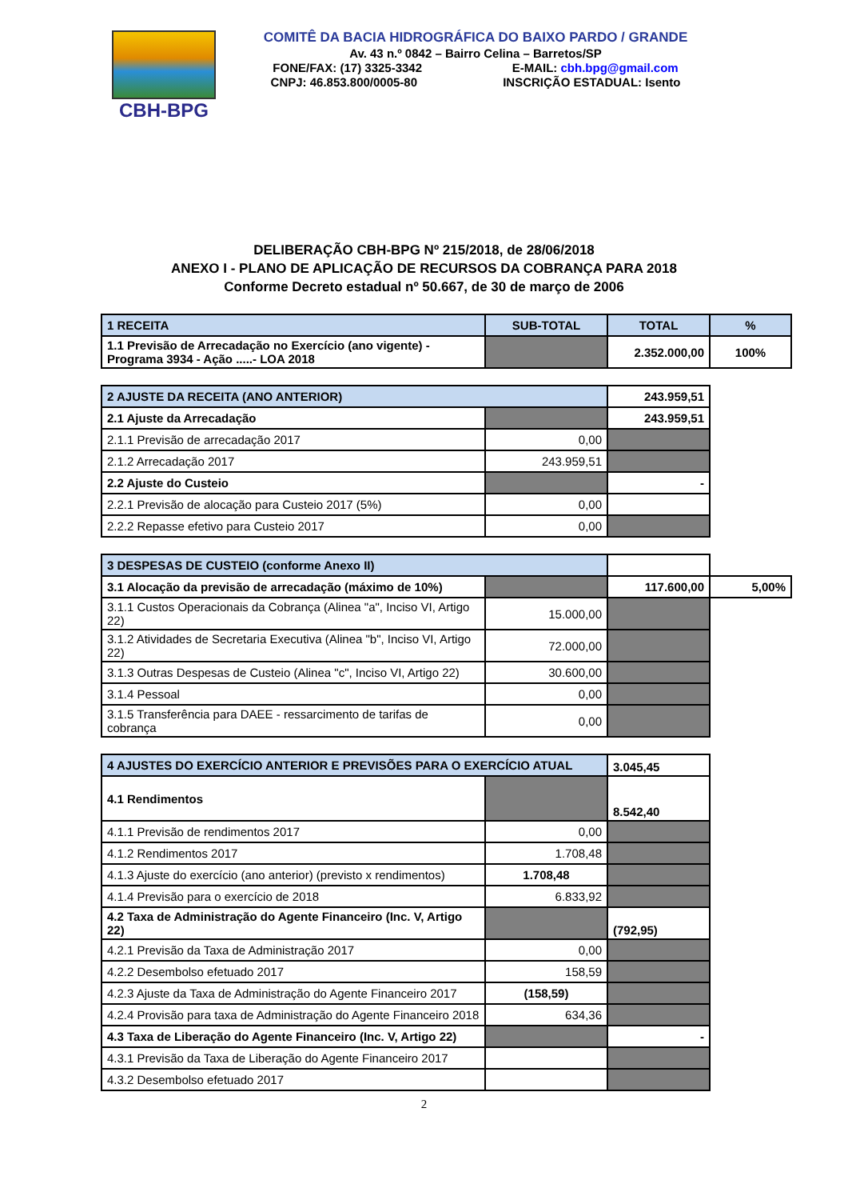CBH-BPG
COMITÊ DA BACIA HIDROGRÁFICA DO BAIXO PARDO / GRANDE
Av. 43 n.º 0842 – Bairro Celina – Barretos/SP
FONE/FAX: (17) 3325-3342 E-MAIL: cbh.bpg@gmail.com
CNPJ: 46.853.800/0005-80 INSCRIÇÃO ESTADUAL: Isento
DELIBERAÇÃO CBH-BPG Nº 215/2018, de 28/06/2018
ANEXO I - PLANO DE APLICAÇÃO DE RECURSOS DA COBRANÇA PARA 2018
Conforme Decreto estadual nº 50.667, de 30 de março de 2006
| 1 RECEITA | SUB-TOTAL | TOTAL | % |
| 1.1 Previsão de Arrecadação no Exercício (ano vigente) - Programa 3934 - Ação .....- LOA 2018 | | 2.352.000,00 | 100% |
| 2 AJUSTE DA RECEITA (ANO ANTERIOR) | | 243.959,51 |
| 2.1 Ajuste da Arrecadação | | 243.959,51 |
| 2.1.1 Previsão de arrecadação 2017 | 0,00 | |
| 2.1.2 Arrecadação 2017 | 243.959,51 | |
| 2.2 Ajuste do Custeio | | - |
| 2.2.1 Previsão de alocação para Custeio 2017 (5%) | 0,00 | |
| 2.2.2 Repasse efetivo para Custeio 2017 | 0,00 | |
| 3 DESPESAS DE CUSTEIO (conforme Anexo II) | | | |
| 3.1 Alocação da previsão de arrecadação (máximo de 10%) | | 117.600,00 | 5,00% |
| 3.1.1 Custos Operacionais da Cobrança (Alinea "a", Inciso VI, Artigo 22) | 15.000,00 | | |
| 3.1.2 Atividades de Secretaria Executiva (Alinea "b", Inciso VI, Artigo 22) | 72.000,00 | | |
| 3.1.3 Outras Despesas de Custeio (Alinea "c", Inciso VI, Artigo 22) | 30.600,00 | | |
| 3.1.4 Pessoal | 0,00 | | |
| 3.1.5 Transferência para DAEE - ressarcimento de tarifas de cobrança | 0,00 | | |
| 4 AJUSTES DO EXERCÍCIO ANTERIOR E PREVISÕES PARA O EXERCÍCIO ATUAL | | 3.045,45 |
| 4.1 Rendimentos | | 8.542,40 |
| 4.1.1 Previsão de rendimentos 2017 | 0,00 | |
| 4.1.2 Rendimentos 2017 | 1.708,48 | |
| 4.1.3 Ajuste do exercício (ano anterior) (previsto x rendimentos) | 1.708,48 | |
| 4.1.4 Previsão para o exercício de 2018 | 6.833,92 | |
| 4.2 Taxa de Administração do Agente Financeiro (Inc. V, Artigo 22) | | (792,95) |
| 4.2.1 Previsão da Taxa de Administração 2017 | 0,00 | |
| 4.2.2 Desembolso efetuado 2017 | 158,59 | |
| 4.2.3 Ajuste da Taxa de Administração do Agente Financeiro 2017 | (158,59) | |
| 4.2.4 Provisão para taxa de Administração do Agente Financeiro 2018 | 634,36 | |
| 4.3 Taxa de Liberação do Agente Financeiro (Inc. V, Artigo 22) | | - |
| 4.3.1 Previsão da Taxa de Liberação do Agente Financeiro 2017 | | |
| 4.3.2 Desembolso efetuado 2017 | | |
2